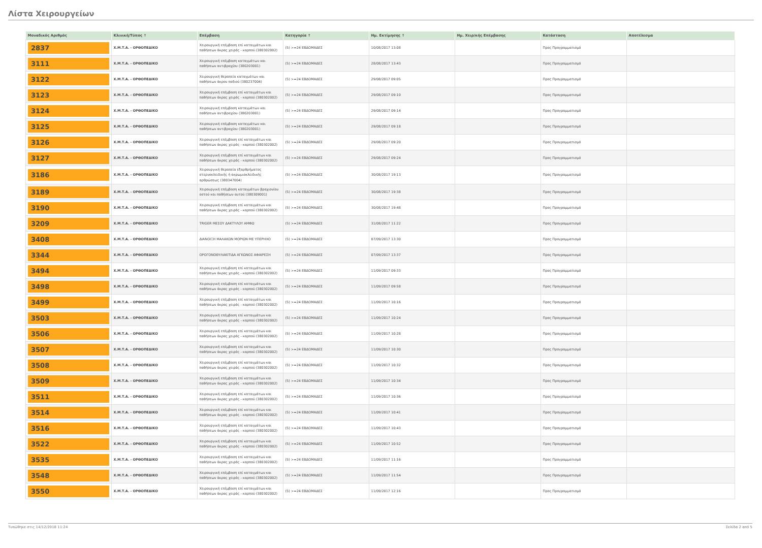Λίστα Χειρουργείων
| Μοναδικός Αριθμός | Κλινική/Τύπος ↑ | Επέμβαση | Κατηγορία ↑ | Ημ. Εκτίμησης ↑ | Ημ. Χειρ/κής Επέμβασης | Κατάσταση | Αποτέλεσμα |
| --- | --- | --- | --- | --- | --- | --- | --- |
| 2837 | Χ.Μ.Τ.Α. - ΟΡΘΟΠΕΔΙΚΟ | Χειρουργική επέμβαση επί καταγμάτων και παθήσεων άκρας χειρός - καρπού (380302002) | (5) >=24 ΕΒΔΟΜΑΔΕΣ | 10/08/2017 13:08 | | Προς Προγραμματισμό | |
| 3111 | Χ.Μ.Τ.Α. - ΟΡΘΟΠΕΔΙΚΟ | Χειρουργική επέμβαση καταγμάτων και παθήσεων αντιβραχίου (380203001) | (5) >=24 ΕΒΔΟΜΑΔΕΣ | 28/08/2017 13:43 | | Προς Προγραμματισμό | |
| 3122 | Χ.Μ.Τ.Α. - ΟΡΘΟΠΕΔΙΚΟ | Χειρουργική θεραπεία καταγμάτων και παθήσεων άκρου ποδιού (380237004) | (5) >=24 ΕΒΔΟΜΑΔΕΣ | 29/08/2017 09:05 | | Προς Προγραμματισμό | |
| 3123 | Χ.Μ.Τ.Α. - ΟΡΘΟΠΕΔΙΚΟ | Χειρουργική επέμβαση επί καταγμάτων και παθήσεων άκρας χειρός - καρπού (380302002) | (5) >=24 ΕΒΔΟΜΑΔΕΣ | 29/08/2017 09:10 | | Προς Προγραμματισμό | |
| 3124 | Χ.Μ.Τ.Α. - ΟΡΘΟΠΕΔΙΚΟ | Χειρουργική επέμβαση καταγμάτων και παθήσεων αντιβραχίου (380203001) | (5) >=24 ΕΒΔΟΜΑΔΕΣ | 29/08/2017 09:14 | | Προς Προγραμματισμό | |
| 3125 | Χ.Μ.Τ.Α. - ΟΡΘΟΠΕΔΙΚΟ | Χειρουργική επέμβαση καταγμάτων και παθήσεων αντιβραχίου (380203001) | (5) >=24 ΕΒΔΟΜΑΔΕΣ | 29/08/2017 09:18 | | Προς Προγραμματισμό | |
| 3126 | Χ.Μ.Τ.Α. - ΟΡΘΟΠΕΔΙΚΟ | Χειρουργική επέμβαση επί καταγμάτων και παθήσεων άκρας χειρός - καρπού (380302002) | (5) >=24 ΕΒΔΟΜΑΔΕΣ | 29/08/2017 09:20 | | Προς Προγραμματισμό | |
| 3127 | Χ.Μ.Τ.Α. - ΟΡΘΟΠΕΔΙΚΟ | Χειρουργική επέμβαση επί καταγμάτων και παθήσεων άκρας χειρός - καρπού (380302002) | (5) >=24 ΕΒΔΟΜΑΔΕΣ | 29/08/2017 09:24 | | Προς Προγραμματισμό | |
| 3186 | Χ.Μ.Τ.Α. - ΟΡΘΟΠΕΔΙΚΟ | Χειρουργική θεραπεία εξαρθρήματος στερνοκλειδικής ή ακρωμιοκλειδικής αρθρώσεως (380347004) | (5) >=24 ΕΒΔΟΜΑΔΕΣ | 30/08/2017 19:13 | | Προς Προγραμματισμό | |
| 3189 | Χ.Μ.Τ.Α. - ΟΡΘΟΠΕΔΙΚΟ | Χειρουργική επέμβαση καταγμάτων βραχιονίου οστού και παθήσεων αυτού (380309001) | (5) >=24 ΕΒΔΟΜΑΔΕΣ | 30/08/2017 19:38 | | Προς Προγραμματισμό | |
| 3190 | Χ.Μ.Τ.Α. - ΟΡΘΟΠΕΔΙΚΟ | Χειρουργική επέμβαση επί καταγμάτων και παθήσεων άκρας χειρός - καρπού (380302002) | (5) >=24 ΕΒΔΟΜΑΔΕΣ | 30/08/2017 19:48 | | Προς Προγραμματισμό | |
| 3209 | Χ.Μ.Τ.Α. - ΟΡΘΟΠΕΔΙΚΟ | TRIGER ΜΕΣΟΥ ΔΑΚΤΥΛΟΥ ΑΜΦΩ | (5) >=24 ΕΒΔΟΜΑΔΕΣ | 31/08/2017 11:22 | | Προς Προγραμματισμό | |
| 3408 | Χ.Μ.Τ.Α. - ΟΡΘΟΠΕΔΙΚΟ | ΔΙΑΝΟΙΞΗ ΜΑΛΑΚΩΝ ΜΟΡΙΩΝ ΜΕ ΥΠΕΡΗΧΟ | (5) >=24 ΕΒΔΟΜΑΔΕΣ | 07/09/2017 13:30 | | Προς Προγραμματισμό | |
| 3344 | Χ.Μ.Τ.Α. - ΟΡΘΟΠΕΔΙΚΟ | ΟΡΟΓΟΝΟΘΥΛΑΚΙΤΙΔΑ ΑΓΚΩΝΟΣ ΑΦΑΙΡΕΣΗ | (5) >=24 ΕΒΔΟΜΑΔΕΣ | 07/09/2017 13:37 | | Προς Προγραμματισμό | |
| 3494 | Χ.Μ.Τ.Α. - ΟΡΘΟΠΕΔΙΚΟ | Χειρουργική επέμβαση επί καταγμάτων και παθήσεων άκρας χειρός - καρπού (380302002) | (5) >=24 ΕΒΔΟΜΑΔΕΣ | 11/09/2017 09:33 | | Προς Προγραμματισμό | |
| 3498 | Χ.Μ.Τ.Α. - ΟΡΘΟΠΕΔΙΚΟ | Χειρουργική επέμβαση επί καταγμάτων και παθήσεων άκρας χειρός - καρπού (380302002) | (5) >=24 ΕΒΔΟΜΑΔΕΣ | 11/09/2017 09:58 | | Προς Προγραμματισμό | |
| 3499 | Χ.Μ.Τ.Α. - ΟΡΘΟΠΕΔΙΚΟ | Χειρουργική επέμβαση επί καταγμάτων και παθήσεων άκρας χειρός - καρπού (380302002) | (5) >=24 ΕΒΔΟΜΑΔΕΣ | 11/09/2017 10:16 | | Προς Προγραμματισμό | |
| 3503 | Χ.Μ.Τ.Α. - ΟΡΘΟΠΕΔΙΚΟ | Χειρουργική επέμβαση επί καταγμάτων και παθήσεων άκρας χειρός - καρπού (380302002) | (5) >=24 ΕΒΔΟΜΑΔΕΣ | 11/09/2017 10:24 | | Προς Προγραμματισμό | |
| 3506 | Χ.Μ.Τ.Α. - ΟΡΘΟΠΕΔΙΚΟ | Χειρουργική επέμβαση επί καταγμάτων και παθήσεων άκρας χειρός - καρπού (380302002) | (5) >=24 ΕΒΔΟΜΑΔΕΣ | 11/09/2017 10:28 | | Προς Προγραμματισμό | |
| 3507 | Χ.Μ.Τ.Α. - ΟΡΘΟΠΕΔΙΚΟ | Χειρουργική επέμβαση επί καταγμάτων και παθήσεων άκρας χειρός - καρπού (380302002) | (5) >=24 ΕΒΔΟΜΑΔΕΣ | 11/09/2017 10:30 | | Προς Προγραμματισμό | |
| 3508 | Χ.Μ.Τ.Α. - ΟΡΘΟΠΕΔΙΚΟ | Χειρουργική επέμβαση επί καταγμάτων και παθήσεων άκρας χειρός - καρπού (380302002) | (5) >=24 ΕΒΔΟΜΑΔΕΣ | 11/09/2017 10:32 | | Προς Προγραμματισμό | |
| 3509 | Χ.Μ.Τ.Α. - ΟΡΘΟΠΕΔΙΚΟ | Χειρουργική επέμβαση επί καταγμάτων και παθήσεων άκρας χειρός - καρπού (380302002) | (5) >=24 ΕΒΔΟΜΑΔΕΣ | 11/09/2017 10:34 | | Προς Προγραμματισμό | |
| 3511 | Χ.Μ.Τ.Α. - ΟΡΘΟΠΕΔΙΚΟ | Χειρουργική επέμβαση επί καταγμάτων και παθήσεων άκρας χειρός - καρπού (380302002) | (5) >=24 ΕΒΔΟΜΑΔΕΣ | 11/09/2017 10:36 | | Προς Προγραμματισμό | |
| 3514 | Χ.Μ.Τ.Α. - ΟΡΘΟΠΕΔΙΚΟ | Χειρουργική επέμβαση επί καταγμάτων και παθήσεων άκρας χειρός - καρπού (380302002) | (5) >=24 ΕΒΔΟΜΑΔΕΣ | 11/09/2017 10:41 | | Προς Προγραμματισμό | |
| 3516 | Χ.Μ.Τ.Α. - ΟΡΘΟΠΕΔΙΚΟ | Χειρουργική επέμβαση επί καταγμάτων και παθήσεων άκρας χειρός - καρπού (380302002) | (5) >=24 ΕΒΔΟΜΑΔΕΣ | 11/09/2017 10:43 | | Προς Προγραμματισμό | |
| 3522 | Χ.Μ.Τ.Α. - ΟΡΘΟΠΕΔΙΚΟ | Χειρουργική επέμβαση επί καταγμάτων και παθήσεων άκρας χειρός - καρπού (380302002) | (5) >=24 ΕΒΔΟΜΑΔΕΣ | 11/09/2017 10:52 | | Προς Προγραμματισμό | |
| 3535 | Χ.Μ.Τ.Α. - ΟΡΘΟΠΕΔΙΚΟ | Χειρουργική επέμβαση επί καταγμάτων και παθήσεων άκρας χειρός - καρπού (380302002) | (5) >=24 ΕΒΔΟΜΑΔΕΣ | 11/09/2017 11:16 | | Προς Προγραμματισμό | |
| 3548 | Χ.Μ.Τ.Α. - ΟΡΘΟΠΕΔΙΚΟ | Χειρουργική επέμβαση επί καταγμάτων και παθήσεων άκρας χειρός - καρπού (380302002) | (5) >=24 ΕΒΔΟΜΑΔΕΣ | 11/09/2017 11:54 | | Προς Προγραμματισμό | |
| 3550 | Χ.Μ.Τ.Α. - ΟΡΘΟΠΕΔΙΚΟ | Χειρουργική επέμβαση επί καταγμάτων και παθήσεων άκρας χειρός - καρπού (380302002) | (5) >=24 ΕΒΔΟΜΑΔΕΣ | 11/09/2017 12:16 | | Προς Προγραμματισμό | |
Τυπώθηκε στις 14/12/2018 11:24 Σελίδα 2 από 5